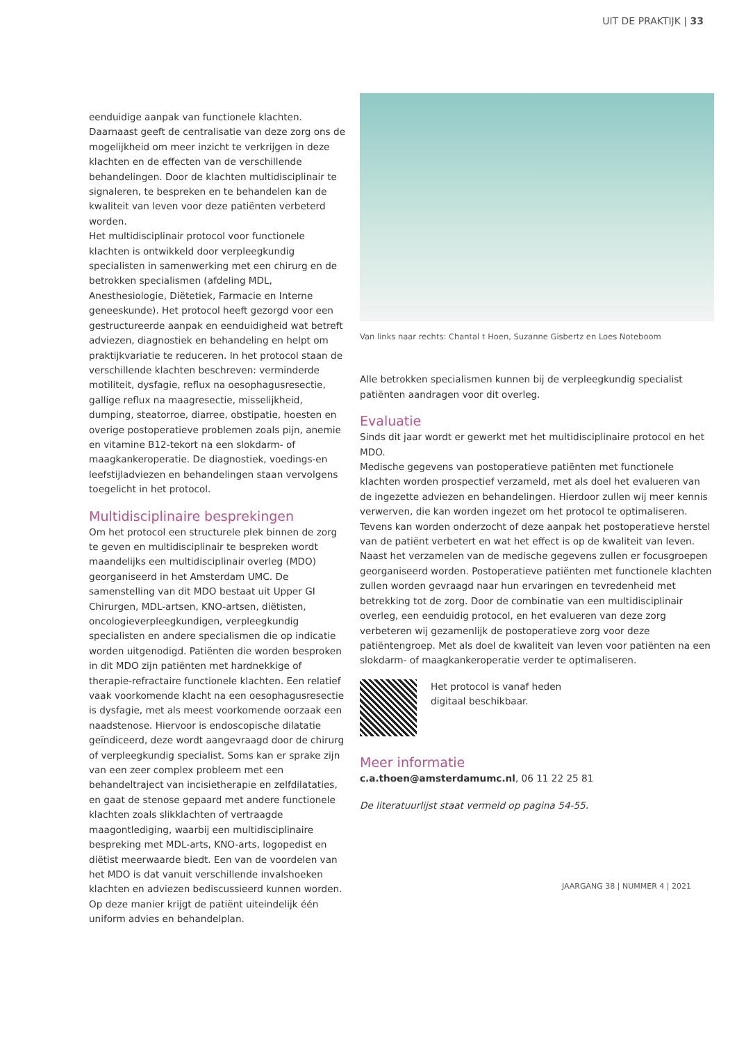UIT DE PRAKTIJK | 33
eenduidige aanpak van functionele klachten. Daarnaast geeft de centralisatie van deze zorg ons de mogelijkheid om meer inzicht te verkrijgen in deze klachten en de effecten van de verschillende behandelingen. Door de klachten multidisciplinair te signaleren, te bespreken en te behandelen kan de kwaliteit van leven voor deze patiënten verbeterd worden.
Het multidisciplinair protocol voor functionele klachten is ontwikkeld door verpleegkundig specialisten in samenwerking met een chirurg en de betrokken specialismen (afdeling MDL, Anesthesiologie, Diëtetiek, Farmacie en Interne geneeskunde). Het protocol heeft gezorgd voor een gestructureerde aanpak en eenduidigheid wat betreft adviezen, diagnostiek en behandeling en helpt om praktijkvariatie te reduceren. In het protocol staan de verschillende klachten beschreven: verminderde motiliteit, dysfagie, reflux na oesophagusresectie, gallige reflux na maagresectie, misselijkheid, dumping, steatorroe, diarree, obstipatie, hoesten en overige postoperatieve problemen zoals pijn, anemie en vitamine B12-tekort na een slokdarm- of maagkankeroperatie. De diagnostiek, voedings-en leefstijladviezen en behandelingen staan vervolgens toegelicht in het protocol.
Multidisciplinaire besprekingen
Om het protocol een structurele plek binnen de zorg te geven en multidisciplinair te bespreken wordt maandelijks een multidisciplinair overleg (MDO) georganiseerd in het Amsterdam UMC. De samenstelling van dit MDO bestaat uit Upper GI Chirurgen, MDL-artsen, KNO-artsen, diëtisten, oncologieverpleegkundigen, verpleegkundig specialisten en andere specialismen die op indicatie worden uitgenodigd. Patiënten die worden besproken in dit MDO zijn patiënten met hardnekkige of therapie-refractaire functionele klachten. Een relatief vaak voorkomende klacht na een oesophagusresectie is dysfagie, met als meest voorkomende oorzaak een naadstenose. Hiervoor is endoscopische dilatatie geïndiceerd, deze wordt aangevraagd door de chirurg of verpleegkundig specialist. Soms kan er sprake zijn van een zeer complex probleem met een behandeltraject van incisietherapie en zelfdilataties, en gaat de stenose gepaard met andere functionele klachten zoals slikklachten of vertraagde maagontlediging, waarbij een multidisciplinaire bespreking met MDL-arts, KNO-arts, logopedist en diëtist meerwaarde biedt. Een van de voordelen van het MDO is dat vanuit verschillende invalshoeken klachten en adviezen bediscussieerd kunnen worden. Op deze manier krijgt de patiënt uiteindelijk één uniform advies en behandelplan.
Van links naar rechts: Chantal t Hoen, Suzanne Gisbertz en Loes Noteboom
Alle betrokken specialismen kunnen bij de verpleegkundig specialist patiënten aandragen voor dit overleg.
Evaluatie
Sinds dit jaar wordt er gewerkt met het multidisciplinaire protocol en het MDO.
Medische gegevens van postoperatieve patiënten met functionele klachten worden prospectief verzameld, met als doel het evalueren van de ingezette adviezen en behandelingen. Hierdoor zullen wij meer kennis verwerven, die kan worden ingezet om het protocol te optimaliseren. Tevens kan worden onderzocht of deze aanpak het postoperatieve herstel van de patiënt verbetert en wat het effect is op de kwaliteit van leven. Naast het verzamelen van de medische gegevens zullen er focusgroepen georganiseerd worden. Postoperatieve patiënten met functionele klachten zullen worden gevraagd naar hun ervaringen en tevredenheid met betrekking tot de zorg. Door de combinatie van een multidisciplinair overleg, een eenduidig protocol, en het evalueren van deze zorg verbeteren wij gezamenlijk de postoperatieve zorg voor deze patiëntengroep. Met als doel de kwaliteit van leven voor patiënten na een slokdarm- of maagkankeroperatie verder te optimaliseren.
Het protocol is vanaf heden
digitaal beschikbaar.
Meer informatie
c.a.thoen@amsterdamumc.nl, 06 11 22 25 81
De literatuurlijst staat vermeld op pagina 54-55.
JAARGANG 38 | NUMMER 4 | 2021